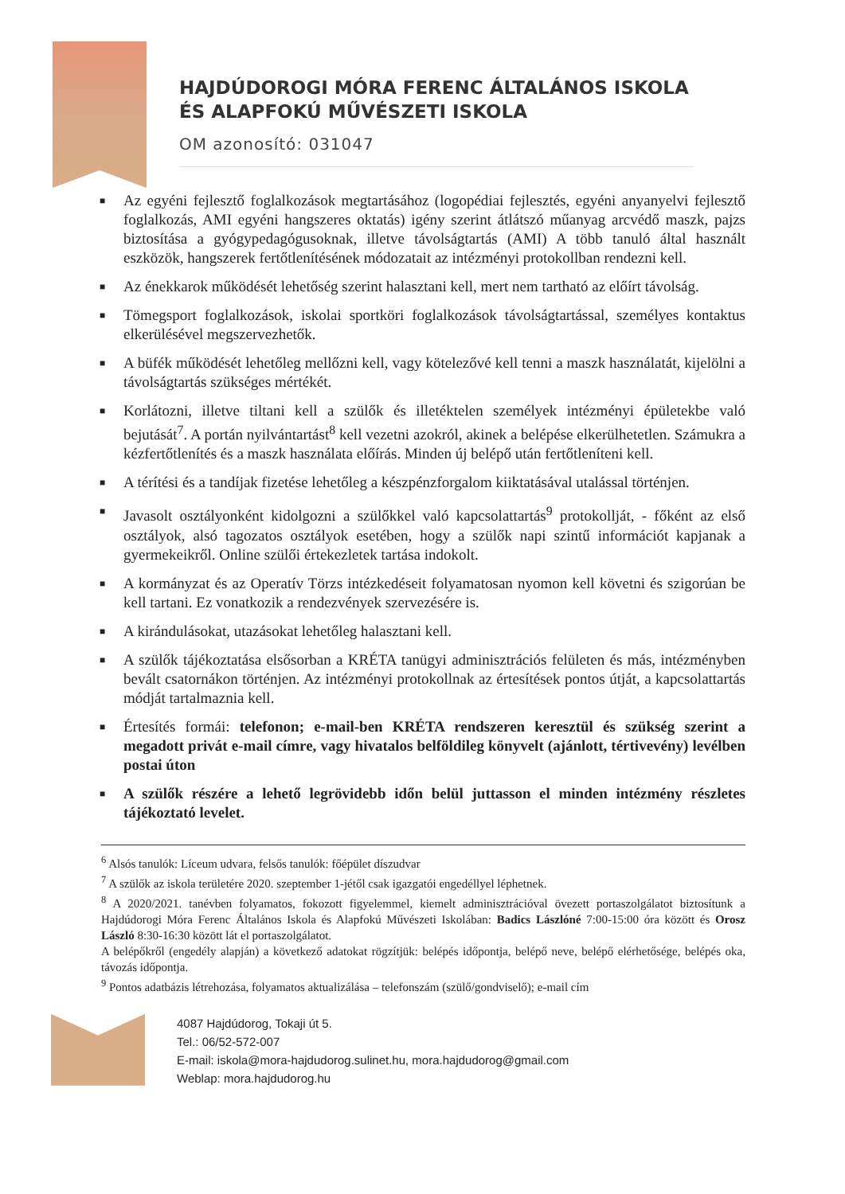HAJDÚDOROGI MÓRA FERENC ÁLTALÁNOS ISKOLA
ÉS ALAPFOKÚ MŰVÉSZETI ISKOLA
OM azonosító: 031047
■ Az egyéni fejlesztő foglalkozások megtartásához (logopédiai fejlesztés, egyéni anyanyelvi fejlesztő foglalkozás, AMI egyéni hangszeres oktatás) igény szerint átlátszó műanyag arcvédő maszk, pajzs biztosítása a gyógypedagógusoknak, illetve távolságtartás (AMI) A több tanuló által használt eszközök, hangszerek fertőtlenítésének módozatait az intézményi protokollban rendezni kell.
■ Az énekkarok működését lehetőség szerint halasztani kell, mert nem tartható az előírt távolság.
■ Tömegsport foglalkozások, iskolai sportköri foglalkozások távolságtartással, személyes kontaktus elkerülésével megszervezhetők.
■ A büfék működését lehetőleg mellőzni kell, vagy kötelezővé kell tenni a maszk használatát, kijelölni a távolságtartás szükséges mértékét.
■ Korlátozni, illetve tiltani kell a szülők és illetéktelen személyek intézményi épületekbe való bejutását<sup>7</sup>. A portán nyilvántartást<sup>8</sup> kell vezetni azokról, akinek a belépése elkerülhetetlen. Számukra a kézfertőtlenítés és a maszk használata előírás. Minden új belépő után fertőtleníteni kell.
■ A térítési és a tandíjak fizetése lehetőleg a készpénzforgalom kiiktatásával utalással történjen.
■ Javasolt osztályonként kidolgozni a szülőkkel való kapcsolattartás<sup>9</sup> protokollját, - főként az első osztályok, alsó tagozatos osztályok esetében, hogy a szülők napi szintű információt kapjanak a gyermekeikről. Online szülői értekezletek tartása indokolt.
■ A kormányzat és az Operatív Törzs intézkedéseit folyamatosan nyomon kell követni és szigorúan be kell tartani. Ez vonatkozik a rendezvények szervezésére is.
■ A kirándulásokat, utazásokat lehetőleg halasztani kell.
■ A szülők tájékoztatása elsősorban a KRÉTA tanügyi adminisztrációs felületen és más, intézményben bevált csatornákon történjen. Az intézményi protokollnak az értesítések pontos útját, a kapcsolattartás módját tartalmaznia kell.
■ Értesítés formái: telefonon; e-mail-ben KRÉTA rendszeren keresztül és szükség szerint a megadott privát e-mail címre, vagy hivatalos belföldileg könyvelt (ajánlott, tértivevény) levélben postai úton
■ A szülők részére a lehető legrövidebb időn belül juttasson el minden intézmény részletes tájékoztató levelet.
<sup>6</sup> Alsós tanulók: Líceum udvara, felsős tanulók: főépület díszudvar
<sup>7</sup> A szülők az iskola területére 2020. szeptember 1-jétől csak igazgatói engedéllyel léphetnek.
<sup>8</sup> A 2020/2021. tanévben folyamatos, fokozott figyelemmel, kiemelt adminisztrációval övezett portaszolgálatot biztosítunk a Hajdúdorogi Móra Ferenc Általános Iskola és Alapfokú Művészeti Iskolában: Badics Lászlóné 7:00-15:00 óra között és Orosz László 8:30-16:30 között lát el portaszolgálatot.
A belépőkről (engedély alapján) a következő adatokat rögzítjük: belépés időpontja, belépő neve, belépő elérhetősége, belépés oka, távozás időpontja.
<sup>9</sup> Pontos adatbázis létrehozása, folyamatos aktualizálása – telefonszám (szülő/gondviselő); e-mail cím
4087 Hajdúdorog, Tokaji út 5.
Tel.: 06/52-572-007
E-mail: iskola@mora-hajdudorog.sulinet.hu, mora.hajdudorog@gmail.com
Weblap: mora.hajdudorog.hu